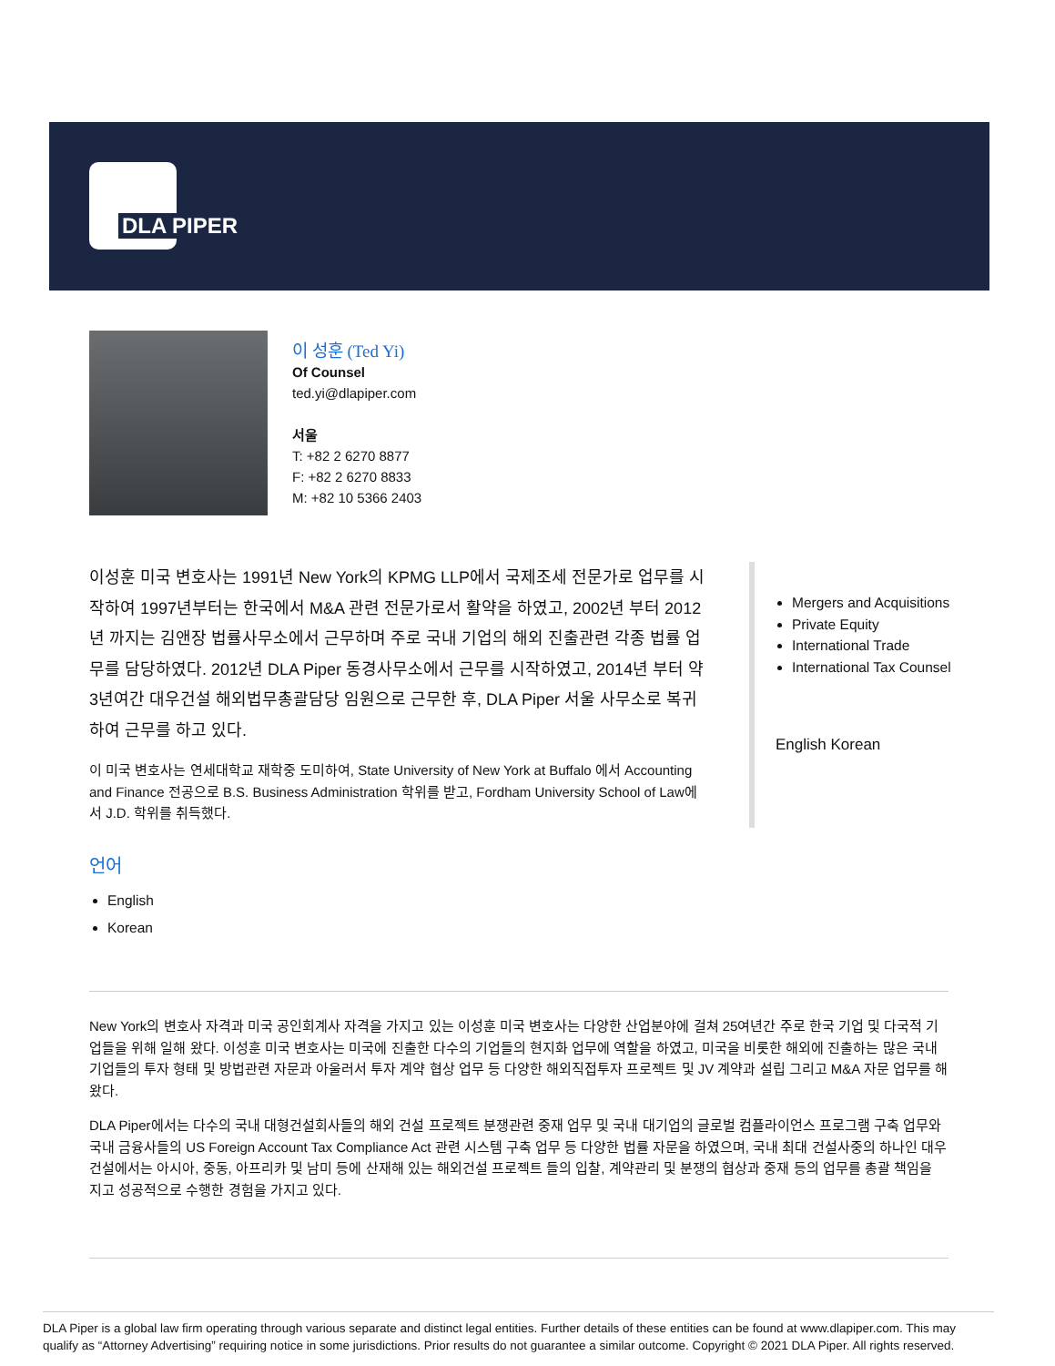DLA PIPER
이 성훈 (Ted Yi)
Of Counsel
ted.yi@dlapiper.com
서울
T: +82 2 6270 8877
F: +82 2 6270 8833
M: +82 10 5366 2403
이성훈 미국 변호사는 1991년 New York의 KPMG LLP에서 국제조세 전문가로 업무를 시작하여 1997년부터는 한국에서 M&A 관련 전문가로서 활약을 하였고, 2002년 부터 2012년 까지는 김앤장 법률사무소에서 근무하며 주로 국내 기업의 해외 진출관련 각종 법률 업무를 담당하였다. 2012년 DLA Piper 동경사무소에서 근무를 시작하였고, 2014년 부터 약 3년여간 대우건설 해외법무총괄담당 임원으로 근무한 후, DLA Piper 서울 사무소로 복귀하여 근무를 하고 있다.
이 미국 변호사는 연세대학교 재학중 도미하여, State University of New York at Buffalo 에서 Accounting and Finance 전공으로 B.S. Business Administration 학위를 받고, Fordham University School of Law에서 J.D. 학위를 취득했다.
Mergers and Acquisitions
Private Equity
International Trade
International Tax Counsel
English Korean
언어
English
Korean
New York의 변호사 자격과 미국 공인회계사 자격을 가지고 있는 이성훈 미국 변호사는 다양한 산업분야에 걸쳐 25여년간 주로 한국 기업 및 다국적 기업들을 위해 일해 왔다. 이성훈 미국 변호사는 미국에 진출한 다수의 기업들의 현지화 업무에 역할을 하였고, 미국을 비롯한 해외에 진출하는 많은 국내 기업들의 투자 형태 및 방법관련 자문과 아울러서 투자 계약 협상 업무 등 다양한 해외직접투자 프로젝트 및 JV 계약과 설립 그리고 M&A 자문 업무를 해왔다.
DLA Piper에서는 다수의 국내 대형건설회사들의 해외 건설 프로젝트 분쟁관련 중재 업무 및 국내 대기업의 글로벌 컴플라이언스 프로그램 구축 업무와 국내 금융사들의 US Foreign Account Tax Compliance Act 관련 시스템 구축 업무 등 다양한 법률 자문을 하였으며, 국내 최대 건설사중의 하나인 대우 건설에서는 아시아, 중동, 아프리카 및 남미 등에 산재해 있는 해외건설 프로젝트 들의 입찰, 계약관리 및 분쟁의 협상과 중재 등의 업무를 총괄 책임을 지고 성공적으로 수행한 경험을 가지고 있다.
DLA Piper is a global law firm operating through various separate and distinct legal entities. Further details of these entities can be found at www.dlapiper.com. This may qualify as “Attorney Advertising” requiring notice in some jurisdictions. Prior results do not guarantee a similar outcome. Copyright © 2021 DLA Piper. All rights reserved.